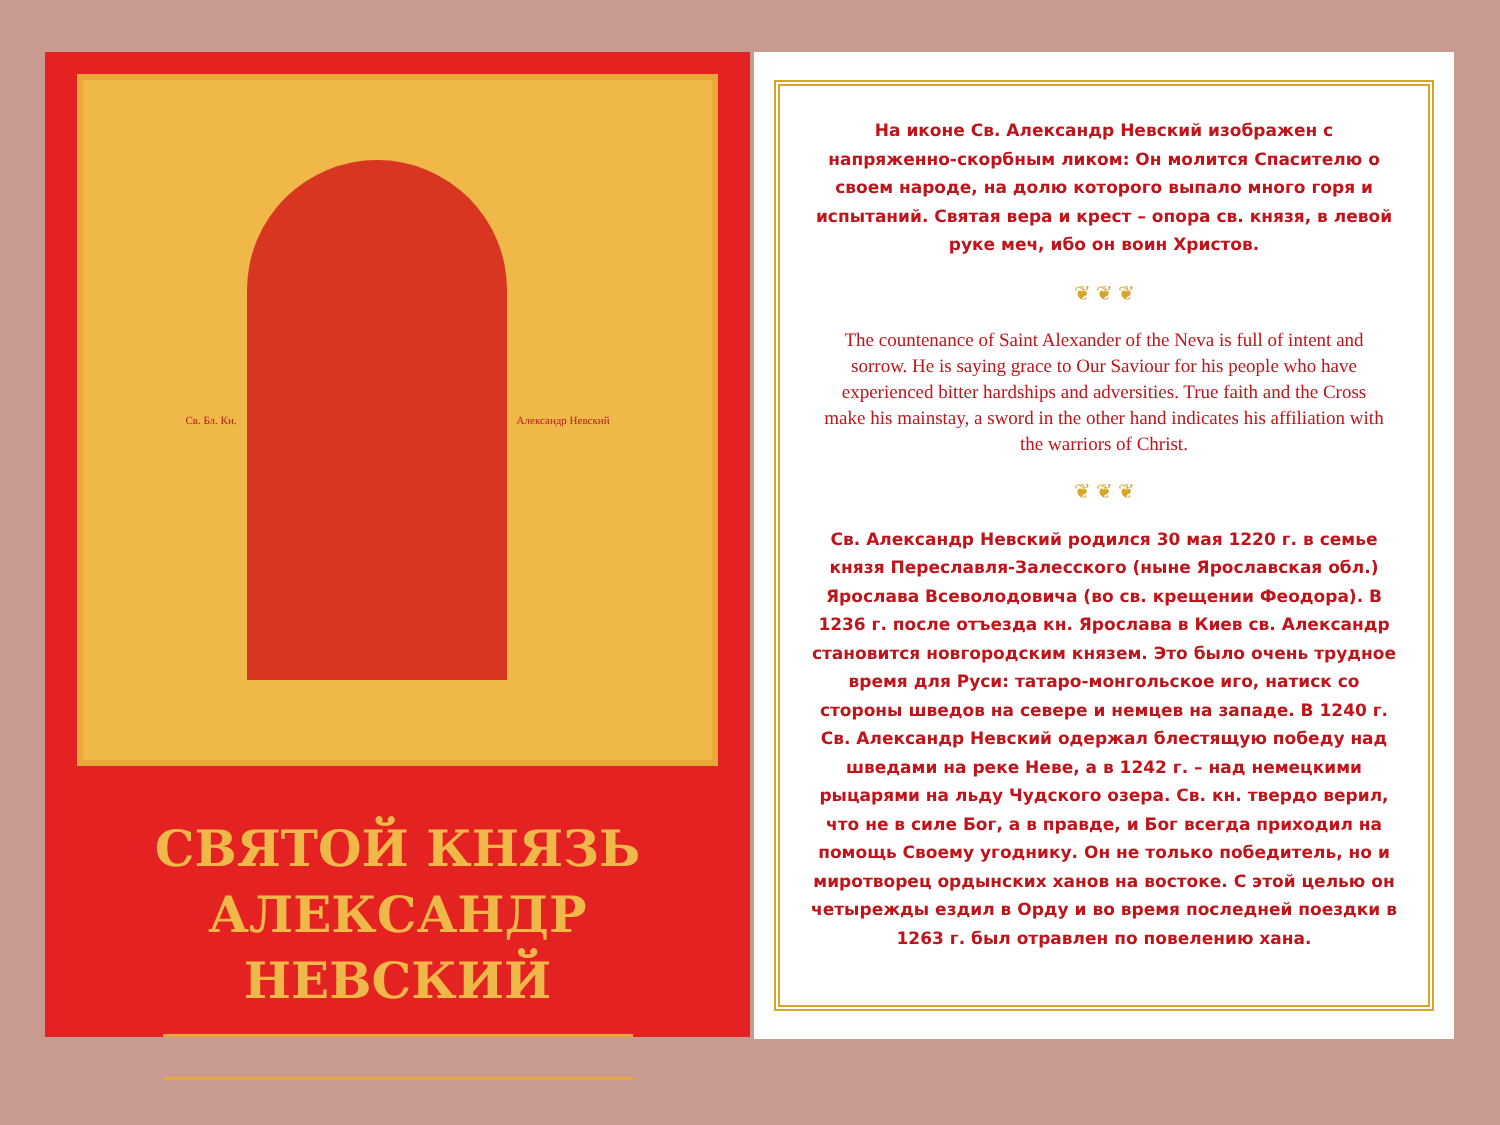Св. Бл. Кн. Александр Невский
СВЯТОЙ КНЯЗЬ
АЛЕКСАНДР НЕВСКИЙ
На иконе Св. Александр Невский изображен с напряженно-скорбным ликом: Он молится Спасителю о своем народе, на долю которого выпало много горя и испытаний. Святая вера и крест – опора св. князя, в левой руке меч, ибо он воин Христов.
❦ ❦ ❦
The countenance of Saint Alexander of the Neva is full of intent and sorrow. He is saying grace to Our Saviour for his people who have experienced bitter hardships and adversities. True faith and the Cross make his mainstay, a sword in the other hand indicates his affiliation with the warriors of Christ.
❦ ❦ ❦
Св. Александр Невский родился 30 мая 1220 г. в семье князя Переславля-Залесского (ныне Ярославская обл.) Ярослава Всеволодовича (во св. крещении Феодора). В 1236 г. после отъезда кн. Ярослава в Киев св. Александр становится новгородским князем. Это было очень трудное время для Руси: татаро-монгольское иго, натиск со стороны шведов на севере и немцев на западе. В 1240 г. Св. Александр Невский одержал блестящую победу над шведами на реке Неве, а в 1242 г. – над немецкими рыцарями на льду Чудского озера. Св. кн. твердо верил, что не в силе Бог, а в правде, и Бог всегда приходил на помощь Своему угоднику. Он не только победитель, но и миротворец ордынских ханов на востоке. С этой целью он четырежды ездил в Орду и во время последней поездки в 1263 г. был отравлен по повелению хана.